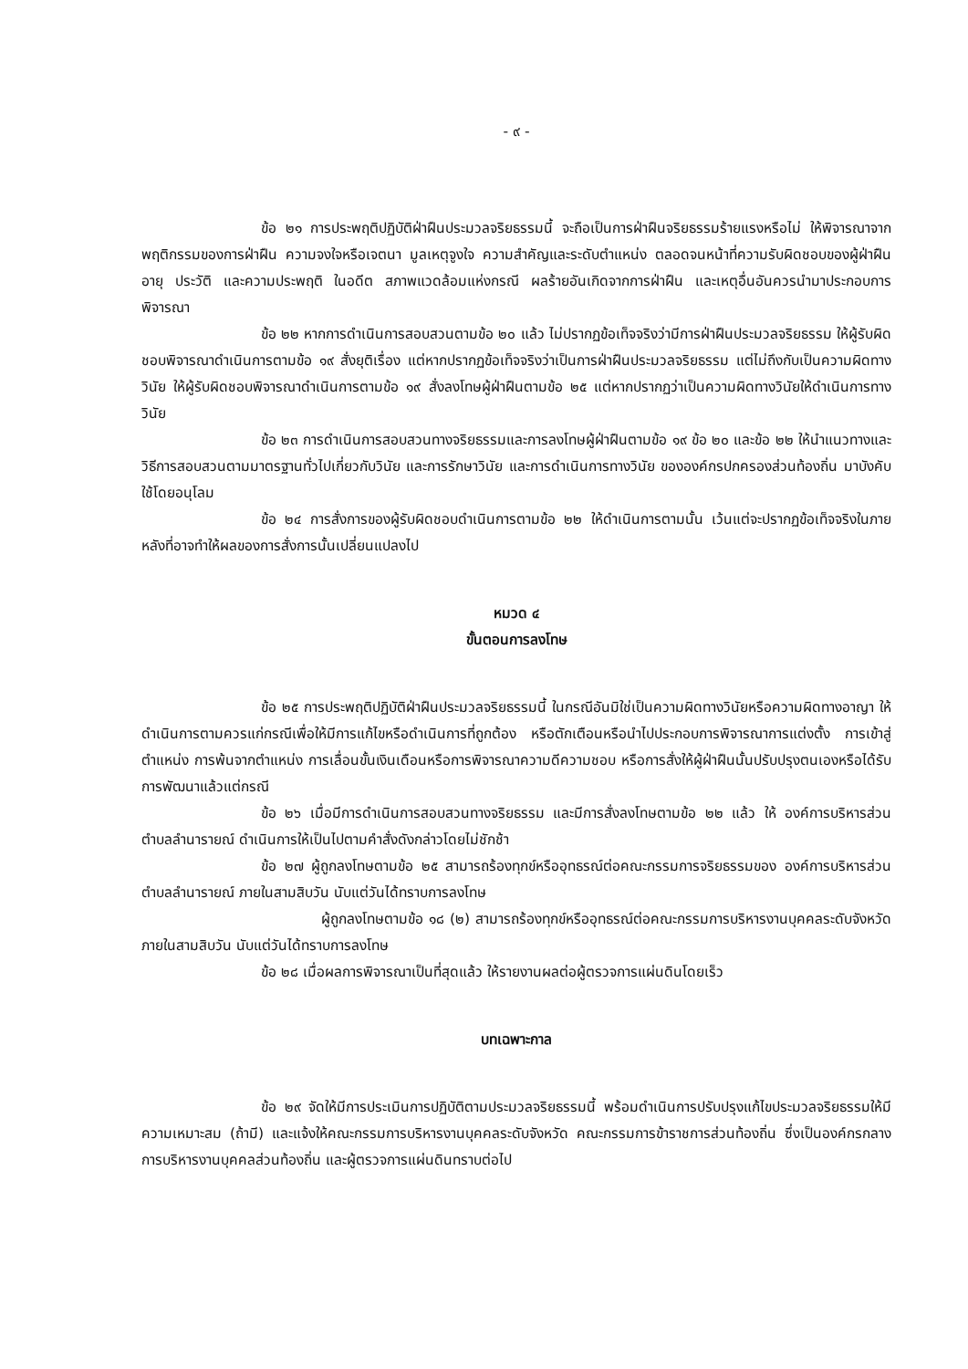- ๙ -
ข้อ ๒๑ การประพฤติปฏิบัติฝ่าฝืนประมวลจริยธรรมนี้ จะถือเป็นการฝ่าฝืนจริยธรรมร้ายแรงหรือไม่ ให้พิจารณาจากพฤติกรรมของการฝ่าฝืน ความจงใจหรือเจตนา มูลเหตุจูงใจ ความสำคัญและระดับตำแหน่ง ตลอดจนหน้าที่ความรับผิดชอบของผู้ฝ่าฝืน อายุ ประวัติ และความประพฤติ ในอดีต สภาพแวดล้อมแห่งกรณี ผลร้ายอันเกิดจากการฝ่าฝืน และเหตุอื่นอันควรนำมาประกอบการพิจารณา
ข้อ ๒๒ หากการดำเนินการสอบสวนตามข้อ ๒๐ แล้ว ไม่ปรากฏข้อเท็จจริงว่ามีการฝ่าฝืนประมวลจริยธรรม ให้ผู้รับผิดชอบพิจารณาดำเนินการตามข้อ ๑๙ สั่งยุติเรื่อง แต่หากปรากฏข้อเท็จจริงว่าเป็นการฝ่าฝืนประมวลจริยธรรม แต่ไม่ถึงกับเป็นความผิดทางวินัย ให้ผู้รับผิดชอบพิจารณาดำเนินการตามข้อ ๑๙ สั่งลงโทษผู้ฝ่าฝืนตามข้อ ๒๕ แต่หากปรากฏว่าเป็นความผิดทางวินัยให้ดำเนินการทางวินัย
ข้อ ๒๓ การดำเนินการสอบสวนทางจริยธรรมและการลงโทษผู้ฝ่าฝืนตามข้อ ๑๙ ข้อ ๒๐ และข้อ ๒๒ ให้นำแนวทางและวิธีการสอบสวนตามมาตรฐานทั่วไปเกี่ยวกับวินัย และการรักษาวินัย และการดำเนินการทางวินัย ขององค์กรปกครองส่วนท้องถิ่น มาบังคับใช้โดยอนุโลม
ข้อ ๒๔ การสั่งการของผู้รับผิดชอบดำเนินการตามข้อ ๒๒ ให้ดำเนินการตามนั้น เว้นแต่จะปรากฏข้อเท็จจริงในภายหลังที่อาจทำให้ผลของการสั่งการนั้นเปลี่ยนแปลงไป
หมวด ๔
ขั้นตอนการลงโทษ
ข้อ ๒๕ การประพฤติปฏิบัติฝ่าฝืนประมวลจริยธรรมนี้ ในกรณีอันมิใช่เป็นความผิดทางวินัยหรือความผิดทางอาญา ให้ดำเนินการตามควรแก่กรณีเพื่อให้มีการแก้ไขหรือดำเนินการที่ถูกต้อง หรือตักเตือนหรือนำไปประกอบการพิจารณาการแต่งตั้ง การเข้าสู่ตำแหน่ง การพ้นจากตำแหน่ง การเลื่อนขั้นเงินเดือนหรือการพิจารณาความดีความชอบ หรือการสั่งให้ผู้ฝ่าฝืนนั้นปรับปรุงตนเองหรือได้รับการพัฒนาแล้วแต่กรณี
ข้อ ๒๖ เมื่อมีการดำเนินการสอบสวนทางจริยธรรม และมีการสั่งลงโทษตามข้อ ๒๒ แล้ว ให้ องค์การบริหารส่วนตำบลลำนารายณ์ ดำเนินการให้เป็นไปตามคำสั่งดังกล่าวโดยไม่ชักช้า
ข้อ ๒๗ ผู้ถูกลงโทษตามข้อ ๒๕ สามารถร้องทุกข์หรืออุทธรณ์ต่อคณะกรรมการจริยธรรมของ องค์การบริหารส่วนตำบลลำนารายณ์ ภายในสามสิบวัน นับแต่วันได้ทราบการลงโทษ
ผู้ถูกลงโทษตามข้อ ๑๘ (๒) สามารถร้องทุกข์หรืออุทธรณ์ต่อคณะกรรมการบริหารงานบุคคลระดับจังหวัด ภายในสามสิบวัน นับแต่วันได้ทราบการลงโทษ
ข้อ ๒๘ เมื่อผลการพิจารณาเป็นที่สุดแล้ว ให้รายงานผลต่อผู้ตรวจการแผ่นดินโดยเร็ว
บทเฉพาะกาล
ข้อ ๒๙ จัดให้มีการประเมินการปฏิบัติตามประมวลจริยธรรมนี้ พร้อมดำเนินการปรับปรุงแก้ไขประมวลจริยธรรมให้มีความเหมาะสม (ถ้ามี) และแจ้งให้คณะกรรมการบริหารงานบุคคลระดับจังหวัด คณะกรรมการข้าราชการส่วนท้องถิ่น ซึ่งเป็นองค์กรกลางการบริหารงานบุคคลส่วนท้องถิ่น และผู้ตรวจการแผ่นดินทราบต่อไป